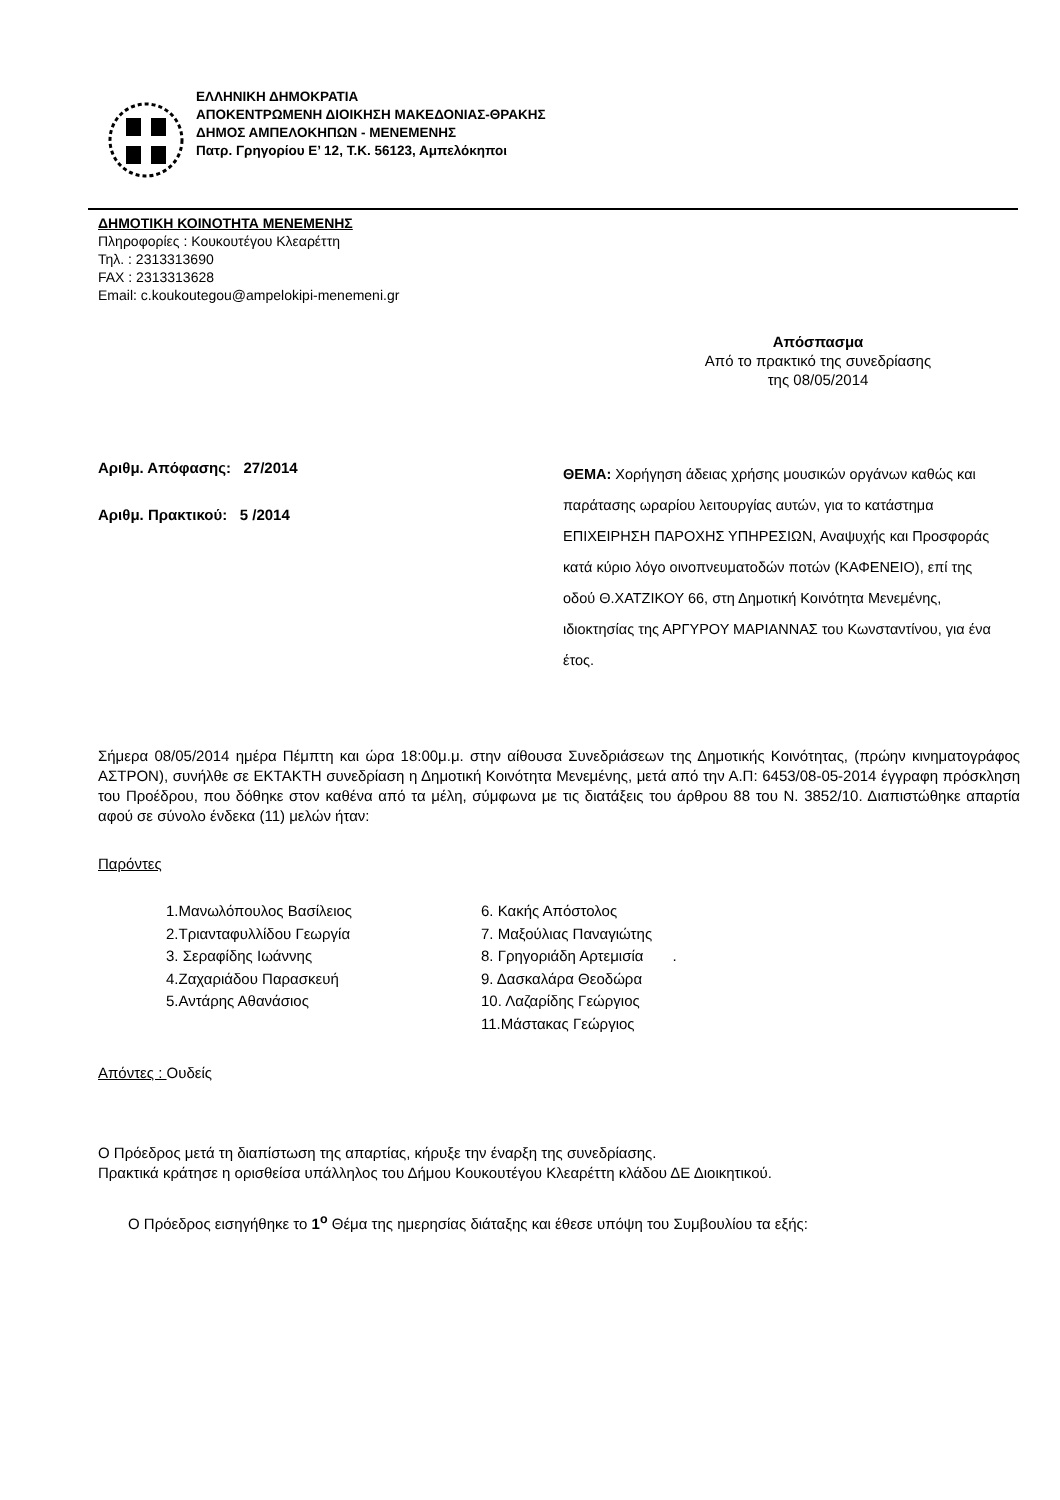ΕΛΛΗΝΙΚΗ ΔΗΜΟΚΡΑΤΙΑ
ΑΠΟΚΕΝΤΡΩΜΕΝΗ ΔΙΟΙΚΗΣΗ ΜΑΚΕΔΟΝΙΑΣ-ΘΡΑΚΗΣ
ΔΗΜΟΣ ΑΜΠΕΛΟΚΗΠΩΝ - ΜΕΝΕΜΕΝΗΣ
Πατρ. Γρηγορίου Ε’ 12, Τ.Κ. 56123, Αμπελόκηποι
ΔΗΜΟΤΙΚΗ ΚΟΙΝΟΤΗΤΑ ΜΕΝΕΜΕΝΗΣ
Πληροφορίες : Κουκουτέγου Κλεαρέττη
Τηλ. : 2313313690
FAX : 2313313628
Email: c.koukoutegou@ampelokipi-menemeni.gr
Απόσπασμα
Από το πρακτικό της συνεδρίασης
της 08/05/2014
Αριθμ. Απόφασης: 27/2014
Αριθμ. Πρακτικού: 5 /2014
ΘΕΜΑ: Χορήγηση άδειας χρήσης μουσικών οργάνων καθώς και παράτασης ωραρίου λειτουργίας αυτών, για το κατάστημα ΕΠΙΧΕΙΡΗΣΗ ΠΑΡΟΧΗΣ ΥΠΗΡΕΣΙΩΝ, Αναψυχής και Προσφοράς κατά κύριο λόγο οινοπνευματοδών ποτών (ΚΑΦΕΝΕΙΟ), επί της οδού Θ.ΧΑΤΖΙΚΟΥ 66, στη Δημοτική Κοινότητα Μενεμένης, ιδιοκτησίας της ΑΡΓΥΡΟΥ ΜΑΡΙΑΝΝΑΣ του Κωνσταντίνου, για ένα έτος.
Σήμερα 08/05/2014 ημέρα Πέμπτη και ώρα 18:00μ.μ. στην αίθουσα Συνεδριάσεων της Δημοτικής Κοινότητας, (πρώην κινηματογράφος ΑΣΤΡΟΝ), συνήλθε σε ΕΚΤΑΚΤΗ συνεδρίαση η Δημοτική Κοινότητα Μενεμένης, μετά από την Α.Π: 6453/08-05-2014 έγγραφη πρόσκληση του Προέδρου, που δόθηκε στον καθένα από τα μέλη, σύμφωνα με τις διατάξεις του άρθρου 88 του Ν. 3852/10. Διαπιστώθηκε απαρτία αφού σε σύνολο ένδεκα (11) μελών ήταν:
Παρόντες
1.Μανωλόπουλος Βασίλειος
6. Κακής Απόστολος
2.Τριανταφυλλίδου Γεωργία
7. Μαξούλιας Παναγιώτης
3. Σεραφίδης Ιωάννης
8. Γρηγοριάδη Αρτεμισία .
4.Ζαχαριάδου Παρασκευή
9. Δασκαλάρα Θεοδώρα
5.Αντάρης Αθανάσιος
10. Λαζαρίδης Γεώργιος
11.Μάστακας Γεώργιος
Απόντες : Ουδείς
Ο Πρόεδρος μετά τη διαπίστωση της απαρτίας, κήρυξε την έναρξη της συνεδρίασης.
Πρακτικά κράτησε η ορισθείσα υπάλληλος του Δήμου Κουκουτέγου Κλεαρέττη κλάδου ΔΕ Διοικητικού.
Ο Πρόεδρος εισηγήθηκε το 1<sup>ο</sup> Θέμα της ημερησίας διάταξης και έθεσε υπόψη του Συμβουλίου τα εξής: